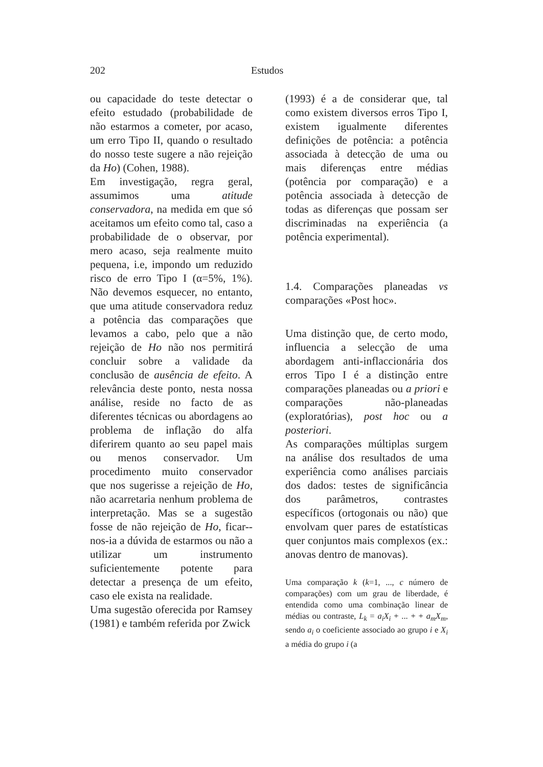202 Estudos
ou capacidade do teste detectar o efeito estudado (probabilidade de não estarmos a cometer, por acaso, um erro Tipo II, quando o resultado do nosso teste sugere a não rejeição da Ho) (Cohen, 1988).
Em investigação, regra geral, assumimos uma atitude conservadora, na medida em que só aceitamos um efeito como tal, caso a probabilidade de o observar, por mero acaso, seja realmente muito pequena, i.e, impondo um reduzido risco de erro Tipo I (α=5%, 1%). Não devemos esquecer, no entanto, que uma atitude conservadora reduz a potência das comparações que levamos a cabo, pelo que a não rejeição de Ho não nos permitirá concluir sobre a validade da conclusão de ausência de efeito. A relevância deste ponto, nesta nossa análise, reside no facto de as diferentes técnicas ou abordagens ao problema de inflação do alfa diferirem quanto ao seu papel mais ou menos conservador. Um procedimento muito conservador que nos sugerisse a rejeição de Ho, não acarretaria nenhum problema de interpretação. Mas se a sugestão fosse de não rejeição de Ho, ficar--nos-ia a dúvida de estarmos ou não a utilizar um instrumento suficientemente potente para detectar a presença de um efeito, caso ele exista na realidade.
Uma sugestão oferecida por Ramsey (1981) e também referida por Zwick
(1993) é a de considerar que, tal como existem diversos erros Tipo I, existem igualmente diferentes definições de potência: a potência associada à detecção de uma ou mais diferenças entre médias (potência por comparação) e a potência associada à detecção de todas as diferenças que possam ser discriminadas na experiência (a potência experimental).
1.4. Comparações planeadas vs comparações «Post hoc».
Uma distinção que, de certo modo, influencia a selecção de uma abordagem anti-inflaccionária dos erros Tipo I é a distinção entre comparações planeadas ou a priori e comparações não-planeadas (exploratórias), post hoc ou a posteriori.
As comparações múltiplas surgem na análise dos resultados de uma experiência como análises parciais dos dados: testes de significância dos parâmetros, contrastes específicos (ortogonais ou não) que envolvam quer pares de estatísticas quer conjuntos mais complexos (ex.: anovas dentro de manovas).
Uma comparação k (k=1, ..., c número de comparações) com um grau de liberdade, é entendida como uma combinação linear de médias ou contraste, L<sub>k</sub> = a<sub>i</sub>X<sub>i</sub> + ... + + a<sub>m</sub>X<sub>m</sub>, sendo a<sub>i</sub> o coeficiente associado ao grupo i e X<sub>i</sub> a média do grupo i (a